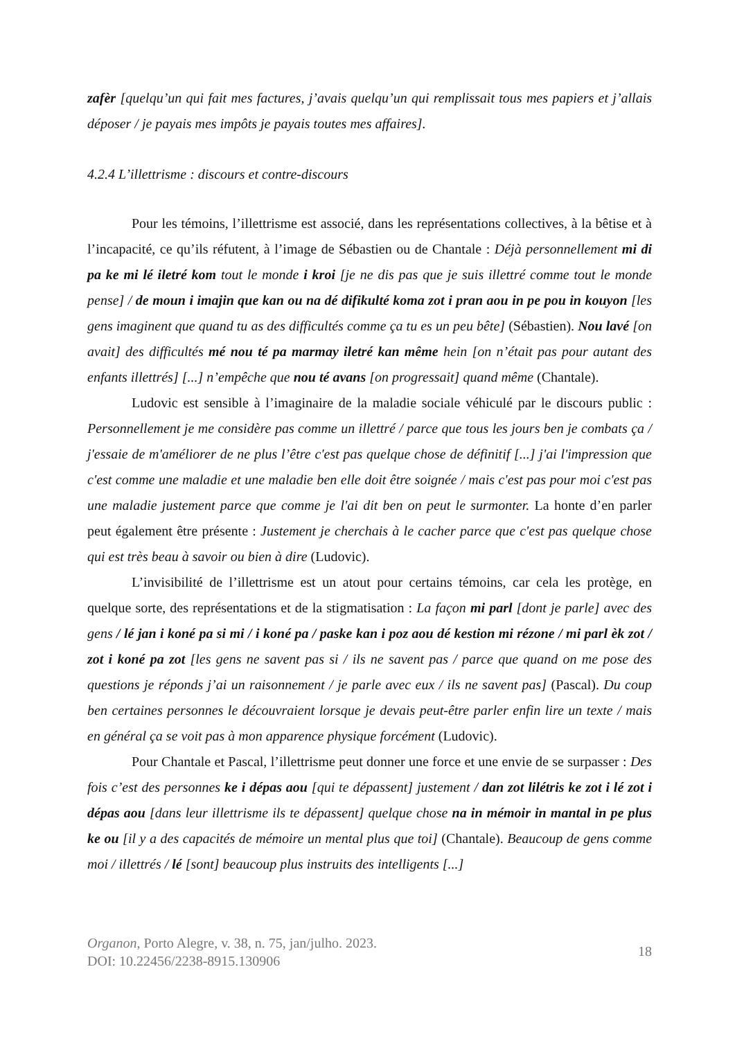zafèr [quelqu’un qui fait mes factures, j’avais quelqu’un qui remplissait tous mes papiers et j’allais déposer / je payais mes impôts je payais toutes mes affaires].
4.2.4 L’illettrisme : discours et contre-discours
Pour les témoins, l’illettrisme est associé, dans les représentations collectives, à la bêtise et à l’incapacité, ce qu’ils réfutent, à l’image de Sébastien ou de Chantale : Déjà personnellement mi di pa ke mi lé iletré kom tout le monde i kroi [je ne dis pas que je suis illettré comme tout le monde pense] / de moun i imajin que kan ou na dé difikulté koma zot i pran aou in pe pou in kouyon [les gens imaginent que quand tu as des difficultés comme ça tu es un peu bête] (Sébastien). Nou lavé [on avait] des difficultés mé nou té pa marmay iletré kan même hein [on n’était pas pour autant des enfants illettrés] [...] n’empêche que nou té avans [on progressait] quand même (Chantale).
Ludovic est sensible à l’imaginaire de la maladie sociale véhiculé par le discours public : Personnellement je me considère pas comme un illettré / parce que tous les jours ben je combats ça / j'essaie de m'améliorer de ne plus l’être c'est pas quelque chose de définitif [...] j'ai l'impression que c'est comme une maladie et une maladie ben elle doit être soignée / mais c'est pas pour moi c'est pas une maladie justement parce que comme je l'ai dit ben on peut le surmonter. La honte d’en parler peut également être présente : Justement je cherchais à le cacher parce que c'est pas quelque chose qui est très beau à savoir ou bien à dire (Ludovic).
L’invisibilité de l’illettrisme est un atout pour certains témoins, car cela les protège, en quelque sorte, des représentations et de la stigmatisation : La façon mi parl [dont je parle] avec des gens / lé jan i koné pa si mi / i koné pa / paske kan i poz aou dé kestion mi rézone / mi parl èk zot / zot i koné pa zot [les gens ne savent pas si / ils ne savent pas / parce que quand on me pose des questions je réponds j’ai un raisonnement / je parle avec eux / ils ne savent pas] (Pascal). Du coup ben certaines personnes le découvraient lorsque je devais peut-être parler enfin lire un texte / mais en général ça se voit pas à mon apparence physique forcément (Ludovic).
Pour Chantale et Pascal, l’illettrisme peut donner une force et une envie de se surpasser : Des fois c’est des personnes ke i dépas aou [qui te dépassent] justement / dan zot lilétris ke zot i lé zot i dépas aou [dans leur illettrisme ils te dépassent] quelque chose na in mémoir in mantal in pe plus ke ou [il y a des capacités de mémoire un mental plus que toi] (Chantale). Beaucoup de gens comme moi / illettrés / lé [sont] beaucoup plus instruits des intelligents [...]
Organon, Porto Alegre, v. 38, n. 75, jan/julho. 2023.
DOI: 10.22456/2238-8915.130906
18